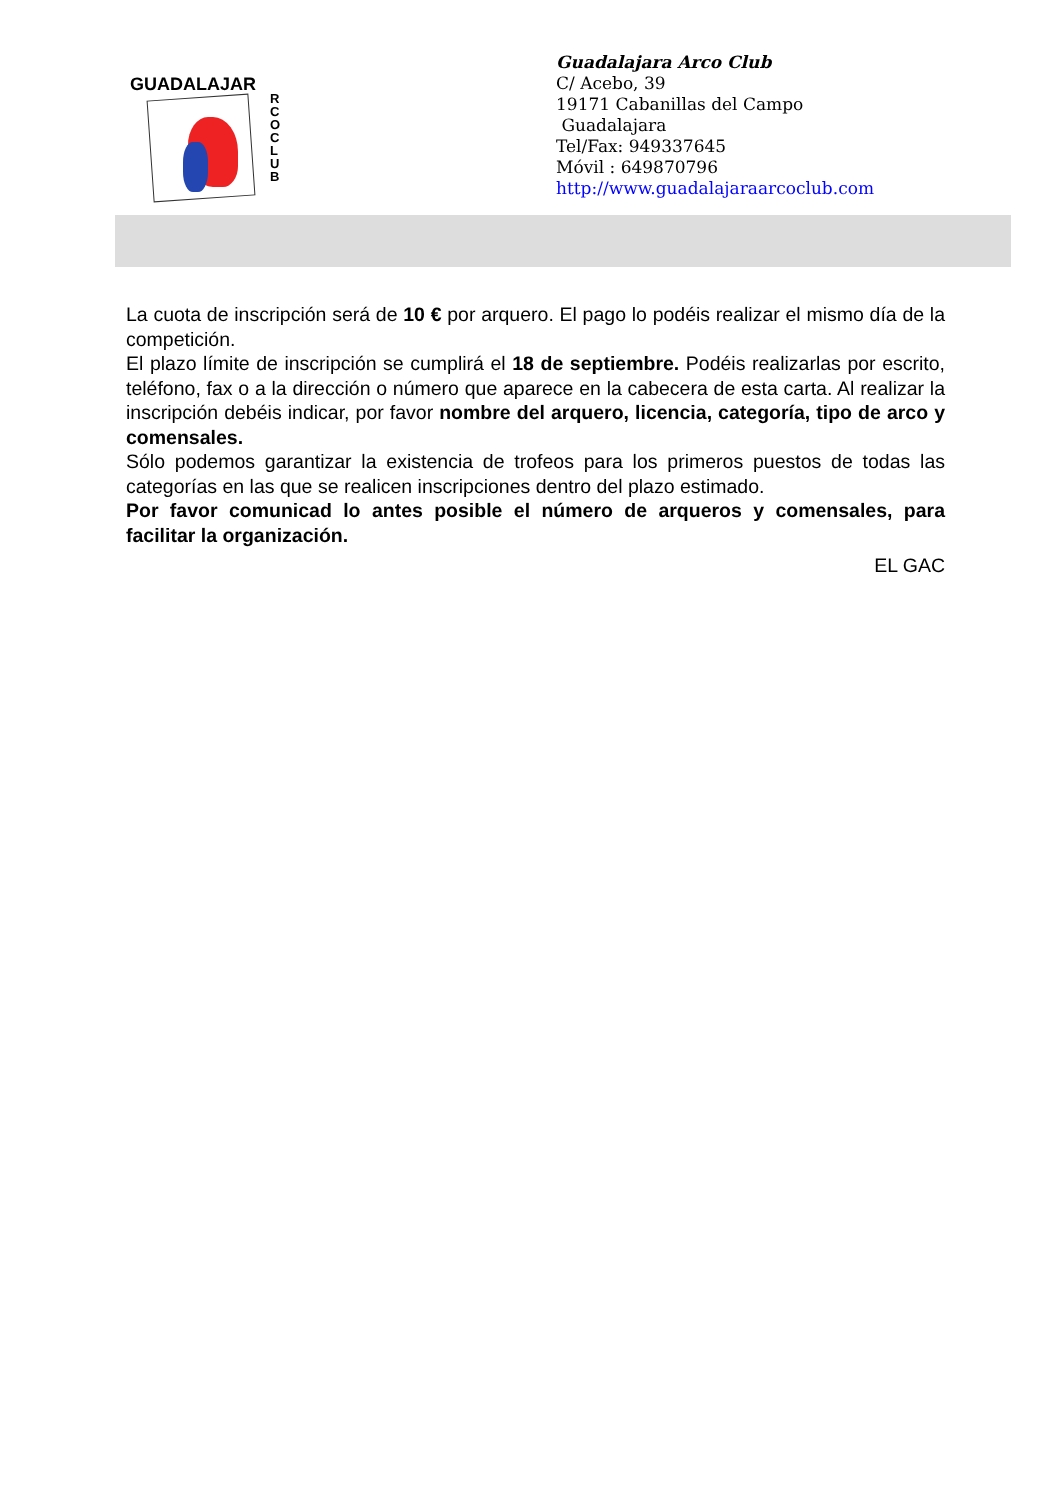GUADALAJAR
R C O C L U B
Guadalajara Arco Club
C/ Acebo, 39
19171 Cabanillas del Campo
Guadalajara
Tel/Fax: 949337645
Móvil : 649870796
http://www.guadalajaraarcoclub.com
La cuota de inscripción será de 10 € por arquero. El pago lo podéis realizar el mismo día de la competición.
El plazo límite de inscripción se cumplirá el 18 de septiembre. Podéis realizarlas por escrito, teléfono, fax o a la dirección o número que aparece en la cabecera de esta carta. Al realizar la inscripción debéis indicar, por favor nombre del arquero, licencia, categoría, tipo de arco y comensales.
Sólo podemos garantizar la existencia de trofeos para los primeros puestos de todas las categorías en las que se realicen inscripciones dentro del plazo estimado.
Por favor comunicad lo antes posible el número de arqueros y comensales, para facilitar la organización.
EL GAC